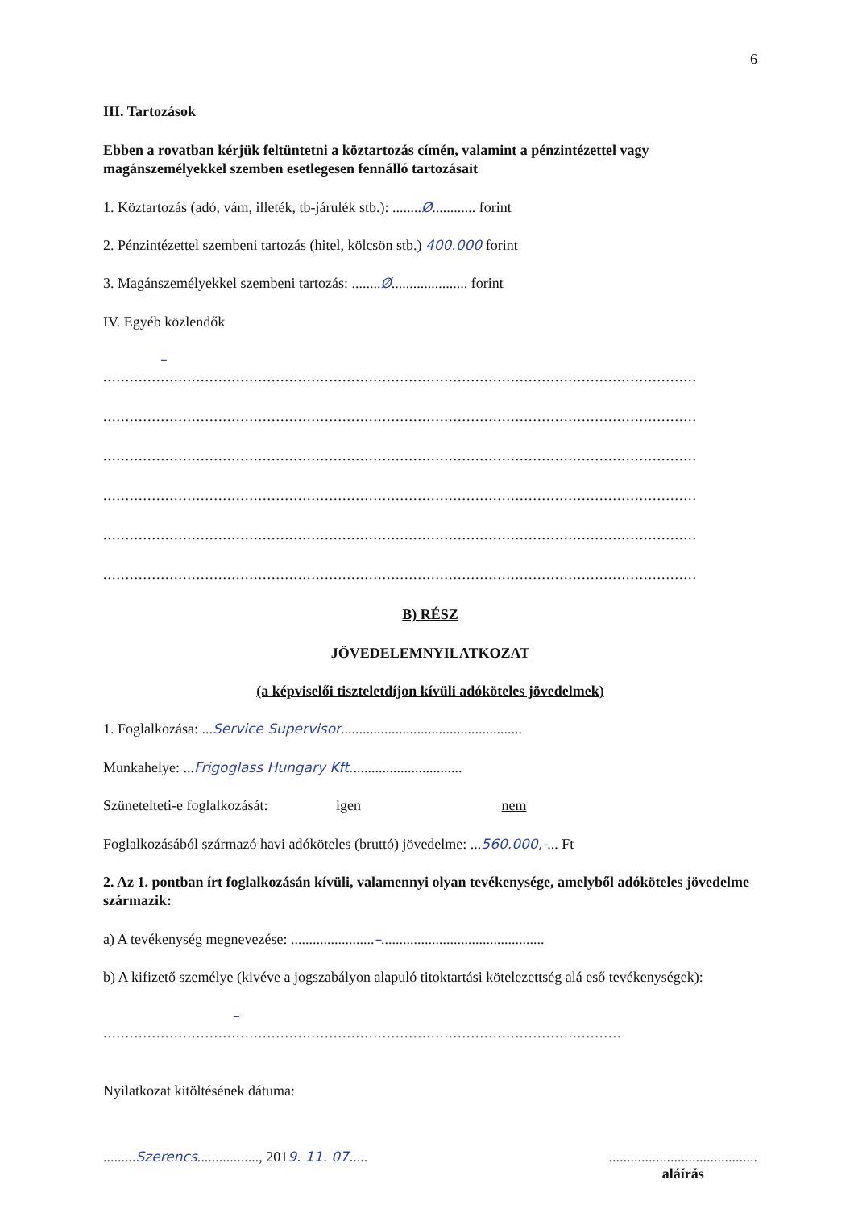6
III. Tartozások
Ebben a rovatban kérjük feltüntetni a köztartozás címén, valamint a pénzintézettel vagy magánszemélyekkel szemben esetlegesen fennálló tartozásait
1. Köztartozás (adó, vám, illeték, tb-járulék stb.): ........Ø............ forint
2. Pénzintézettel szembeni tartozás (hitel, kölcsön stb.) 400.000 forint
3. Magánszemélyekkel szembeni tartozás: ........Ø..................... forint
IV. Egyéb közlendők
–
......................................................................................................................................
......................................................................................................................................
......................................................................................................................................
......................................................................................................................................
......................................................................................................................................
......................................................................................................................................
B) RÉSZ
JÖVEDELEMNYILATKOZAT
(a képviselői tiszteletdíjon kívüli adóköteles jövedelmek)
1. Foglalkozása: ...Service Supervisor..................................................
Munkahelye: ...Frigoglass Hungary Kft...............................
Szünetelteti-e foglalkozását: igen nem
Foglalkozásából származó havi adóköteles (bruttó) jövedelme: ...560.000,-... Ft
2. Az 1. pontban írt foglalkozásán kívüli, valamennyi olyan tevékenysége, amelyből adóköteles jövedelme származik:
a) A tevékenység megnevezése: .......................–.............................................
b) A kifizető személye (kivéve a jogszabályon alapuló titoktartási kötelezettség alá eső tevékenységek):
–
.....................................................................................................................
Nyilatkozat kitöltésének dátuma:
.........Szerencs................., 2019. 11. 07..... .........................................
aláírás